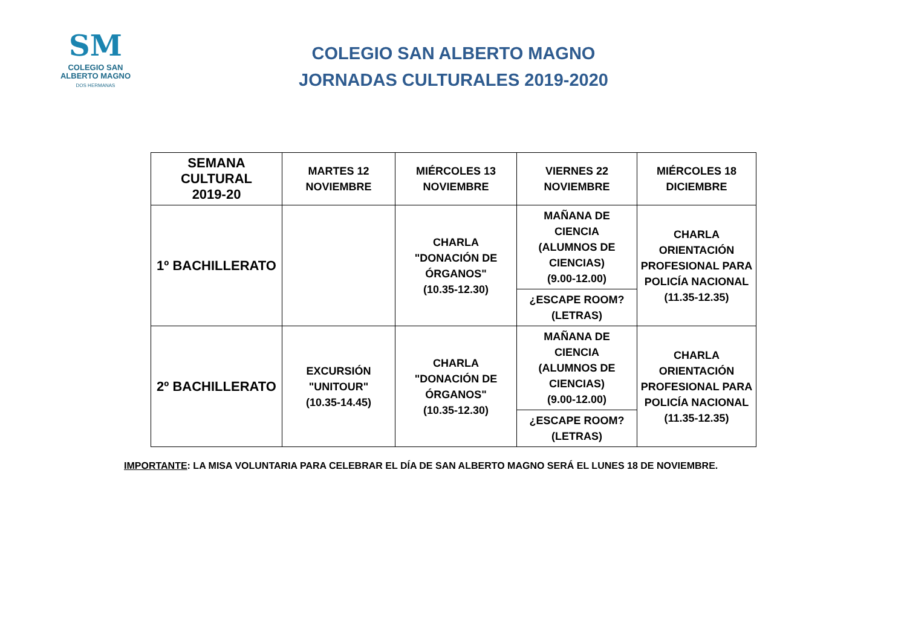SM
COLEGIO SAN
ALBERTO MAGNO
DOS HERMANAS
COLEGIO SAN ALBERTO MAGNO
JORNADAS CULTURALES 2019-2020
| SEMANA CULTURAL 2019-20 | MARTES 12 NOVIEMBRE | MIÉRCOLES 13 NOVIEMBRE | VIERNES 22 NOVIEMBRE | MIÉRCOLES 18 DICIEMBRE |
| --- | --- | --- | --- | --- |
| 1º BACHILLERATO | | CHARLA "DONACIÓN DE ÓRGANOS" (10.35-12.30) | MAÑANA DE CIENCIA (ALUMNOS DE CIENCIAS) (9.00-12.00) | CHARLA ORIENTACIÓN PROFESIONAL PARA POLICÍA NACIONAL (11.35-12.35) |
| | | | ¿ESCAPE ROOM? (LETRAS) | |
| 2º BACHILLERATO | EXCURSIÓN "UNITOUR" (10.35-14.45) | CHARLA "DONACIÓN DE ÓRGANOS" (10.35-12.30) | MAÑANA DE CIENCIA (ALUMNOS DE CIENCIAS) (9.00-12.00) | CHARLA ORIENTACIÓN PROFESIONAL PARA POLICÍA NACIONAL (11.35-12.35) |
| | | | ¿ESCAPE ROOM? (LETRAS) | |
IMPORTANTE: LA MISA VOLUNTARIA PARA CELEBRAR EL DÍA DE SAN ALBERTO MAGNO SERÁ EL LUNES 18 DE NOVIEMBRE.